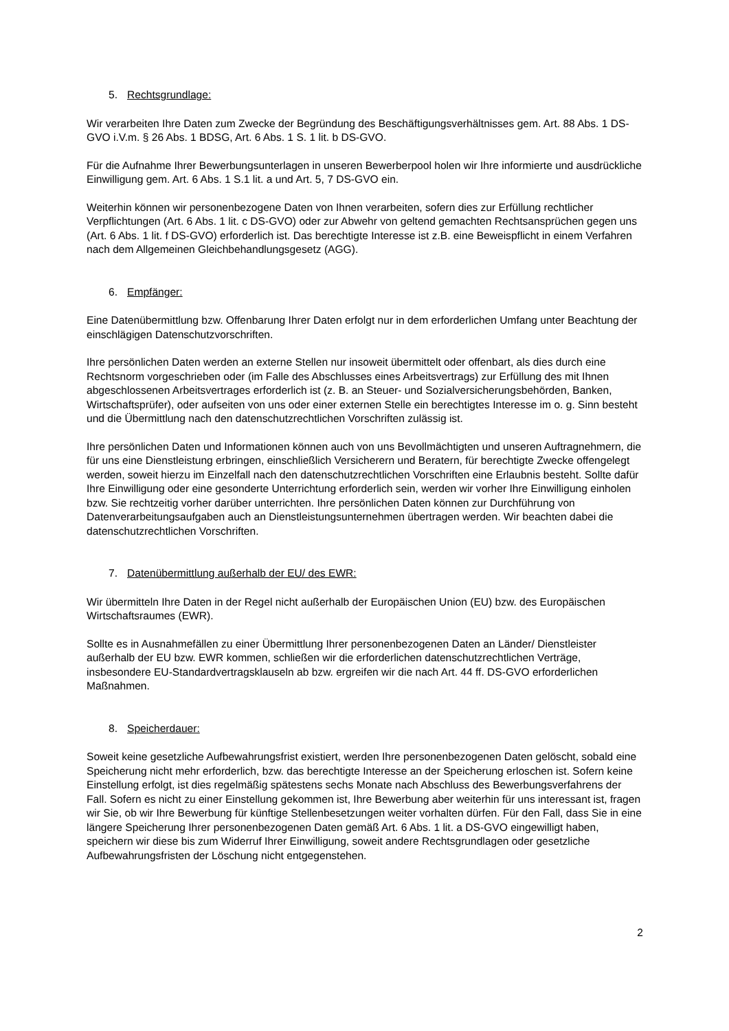5. Rechtsgrundlage:
Wir verarbeiten Ihre Daten zum Zwecke der Begründung des Beschäftigungsverhältnisses gem. Art. 88 Abs. 1 DS-GVO i.V.m. § 26 Abs. 1 BDSG, Art. 6 Abs. 1 S. 1 lit. b DS-GVO.
Für die Aufnahme Ihrer Bewerbungsunterlagen in unseren Bewerberpool holen wir Ihre informierte und ausdrückliche Einwilligung gem. Art. 6 Abs. 1 S.1 lit. a und Art. 5, 7 DS-GVO ein.
Weiterhin können wir personenbezogene Daten von Ihnen verarbeiten, sofern dies zur Erfüllung rechtlicher Verpflichtungen (Art. 6 Abs. 1 lit. c DS-GVO) oder zur Abwehr von geltend gemachten Rechtsansprüchen gegen uns (Art. 6 Abs. 1 lit. f DS-GVO) erforderlich ist. Das berechtigte Interesse ist z.B. eine Beweispflicht in einem Verfahren nach dem Allgemeinen Gleichbehandlungsgesetz (AGG).
6. Empfänger:
Eine Datenübermittlung bzw. Offenbarung Ihrer Daten erfolgt nur in dem erforderlichen Umfang unter Beachtung der einschlägigen Datenschutzvorschriften.
Ihre persönlichen Daten werden an externe Stellen nur insoweit übermittelt oder offenbart, als dies durch eine Rechtsnorm vorgeschrieben oder (im Falle des Abschlusses eines Arbeitsvertrags) zur Erfüllung des mit Ihnen abgeschlossenen Arbeitsvertrages erforderlich ist (z. B. an Steuer- und Sozialversicherungsbehörden, Banken, Wirtschaftsprüfer), oder aufseiten von uns oder einer externen Stelle ein berechtigtes Interesse im o. g. Sinn besteht und die Übermittlung nach den datenschutzrechtlichen Vorschriften zulässig ist.
Ihre persönlichen Daten und Informationen können auch von uns Bevollmächtigten und unseren Auftragnehmern, die für uns eine Dienstleistung erbringen, einschließlich Versicherern und Beratern, für berechtigte Zwecke offengelegt werden, soweit hierzu im Einzelfall nach den datenschutzrechtlichen Vorschriften eine Erlaubnis besteht. Sollte dafür Ihre Einwilligung oder eine gesonderte Unterrichtung erforderlich sein, werden wir vorher Ihre Einwilligung einholen bzw. Sie rechtzeitig vorher darüber unterrichten. Ihre persönlichen Daten können zur Durchführung von Datenverarbeitungsaufgaben auch an Dienstleistungsunternehmen übertragen werden. Wir beachten dabei die datenschutzrechtlichen Vorschriften.
7. Datenübermittlung außerhalb der EU/ des EWR:
Wir übermitteln Ihre Daten in der Regel nicht außerhalb der Europäischen Union (EU) bzw. des Europäischen Wirtschaftsraumes (EWR).
Sollte es in Ausnahmefällen zu einer Übermittlung Ihrer personenbezogenen Daten an Länder/ Dienstleister außerhalb der EU bzw. EWR kommen, schließen wir die erforderlichen datenschutzrechtlichen Verträge, insbesondere EU-Standardvertragsklauseln ab bzw. ergreifen wir die nach Art. 44 ff. DS-GVO erforderlichen Maßnahmen.
8. Speicherdauer:
Soweit keine gesetzliche Aufbewahrungsfrist existiert, werden Ihre personenbezogenen Daten gelöscht, sobald eine Speicherung nicht mehr erforderlich, bzw. das berechtigte Interesse an der Speicherung erloschen ist. Sofern keine Einstellung erfolgt, ist dies regelmäßig spätestens sechs Monate nach Abschluss des Bewerbungsverfahrens der Fall. Sofern es nicht zu einer Einstellung gekommen ist, Ihre Bewerbung aber weiterhin für uns interessant ist, fragen wir Sie, ob wir Ihre Bewerbung für künftige Stellenbesetzungen weiter vorhalten dürfen. Für den Fall, dass Sie in eine längere Speicherung Ihrer personenbezogenen Daten gemäß Art. 6 Abs. 1 lit. a DS-GVO eingewilligt haben, speichern wir diese bis zum Widerruf Ihrer Einwilligung, soweit andere Rechtsgrundlagen oder gesetzliche Aufbewahrungsfristen der Löschung nicht entgegenstehen.
2